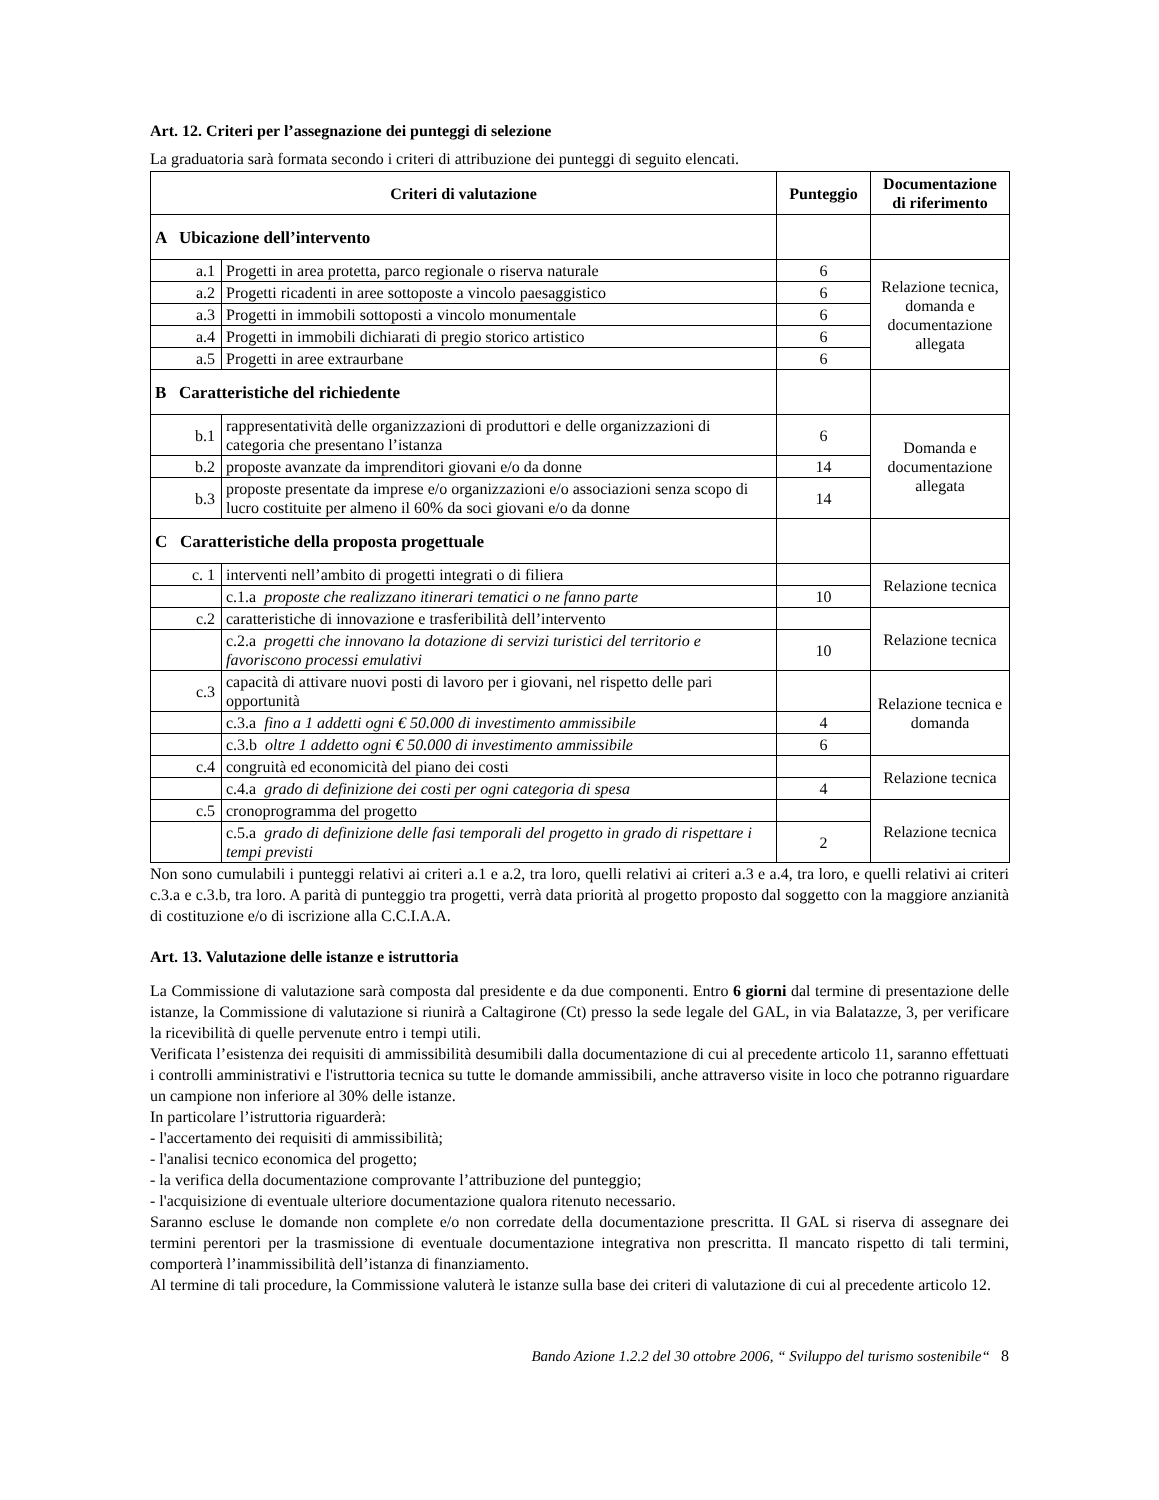Art. 12. Criteri per l’assegnazione dei punteggi di selezione
La graduatoria sarà formata secondo i criteri di attribuzione dei punteggi di seguito elencati.
| Criteri di valutazione | | Punteggio | Documentazione di riferimento |
| --- | --- | --- | --- |
| A Ubicazione dell’intervento | | | |
| a.1 | Progetti in area protetta, parco regionale o riserva naturale | 6 | Relazione tecnica, domanda e documentazione allegata |
| a.2 | Progetti ricadenti in aree sottoposte a vincolo paesaggistico | 6 | |
| a.3 | Progetti in immobili sottoposti a vincolo monumentale | 6 | |
| a.4 | Progetti in immobili dichiarati di pregio storico artistico | 6 | |
| a.5 | Progetti in aree extraurbane | 6 | |
| B Caratteristiche del richiedente | | | |
| b.1 | rappresentatività delle organizzazioni di produttori e delle organizzazioni di categoria che presentano l’istanza | 6 | Domanda e documentazione allegata |
| b.2 | proposte avanzate da imprenditori giovani e/o da donne | 14 | |
| b.3 | proposte presentate da imprese e/o organizzazioni e/o associazioni senza scopo di lucro costituite per almeno il 60% da soci giovani e/o da donne | 14 | |
| C Caratteristiche della proposta progettuale | | | |
| c. 1 | interventi nell’ambito di progetti integrati o di filiera | | Relazione tecnica |
| | c.1.a proposte che realizzano itinerari tematici o ne fanno parte | 10 | |
| c.2 | caratteristiche di innovazione e trasferibilità dell’intervento | | Relazione tecnica |
| | c.2.a progetti che innovano la dotazione di servizi turistici del territorio e favoriscono processi emulativi | 10 | |
| c.3 | capacità di attivare nuovi posti di lavoro per i giovani, nel rispetto delle pari opportunità | | Relazione tecnica e domanda |
| | c.3.a fino a 1 addetti ogni € 50.000 di investimento ammissibile | 4 | |
| | c.3.b oltre 1 addetto ogni € 50.000 di investimento ammissibile | 6 | |
| c.4 | congruità ed economicità del piano dei costi | | Relazione tecnica |
| | c.4.a grado di definizione dei costi per ogni categoria di spesa | 4 | |
| c.5 | cronoprogramma del progetto | | Relazione tecnica |
| | c.5.a grado di definizione delle fasi temporali del progetto in grado di rispettare i tempi previsti | 2 | |
Non sono cumulabili i punteggi relativi ai criteri a.1 e a.2, tra loro, quelli relativi ai criteri a.3 e a.4, tra loro, e quelli relativi ai criteri c.3.a e c.3.b, tra loro. A parità di punteggio tra progetti, verrà data priorità al progetto proposto dal soggetto con la maggiore anzianità di costituzione e/o di iscrizione alla C.C.I.A.A.
Art. 13. Valutazione delle istanze e istruttoria
La Commissione di valutazione sarà composta dal presidente e da due componenti. Entro 6 giorni dal termine di presentazione delle istanze, la Commissione di valutazione si riunirà a Caltagirone (Ct) presso la sede legale del GAL, in via Balatazze, 3, per verificare la ricevibilità di quelle pervenute entro i tempi utili.
Verificata l’esistenza dei requisiti di ammissibilità desumibili dalla documentazione di cui al precedente articolo 11, saranno effettuati i controlli amministrativi e l'istruttoria tecnica su tutte le domande ammissibili, anche attraverso visite in loco che potranno riguardare un campione non inferiore al 30% delle istanze.
In particolare l’istruttoria riguarderà:
- l'accertamento dei requisiti di ammissibilità;
- l'analisi tecnico economica del progetto;
- la verifica della documentazione comprovante l’attribuzione del punteggio;
- l'acquisizione di eventuale ulteriore documentazione qualora ritenuto necessario.
Saranno escluse le domande non complete e/o non corredate della documentazione prescritta. Il GAL si riserva di assegnare dei termini perentori per la trasmissione di eventuale documentazione integrativa non prescritta. Il mancato rispetto di tali termini, comporterà l’inammissibilità dell’istanza di finanziamento.
Al termine di tali procedure, la Commissione valuterà le istanze sulla base dei criteri di valutazione di cui al precedente articolo 12.
Bando Azione 1.2.2 del 30 ottobre 2006, “ Sviluppo del turismo sostenibile“ 8